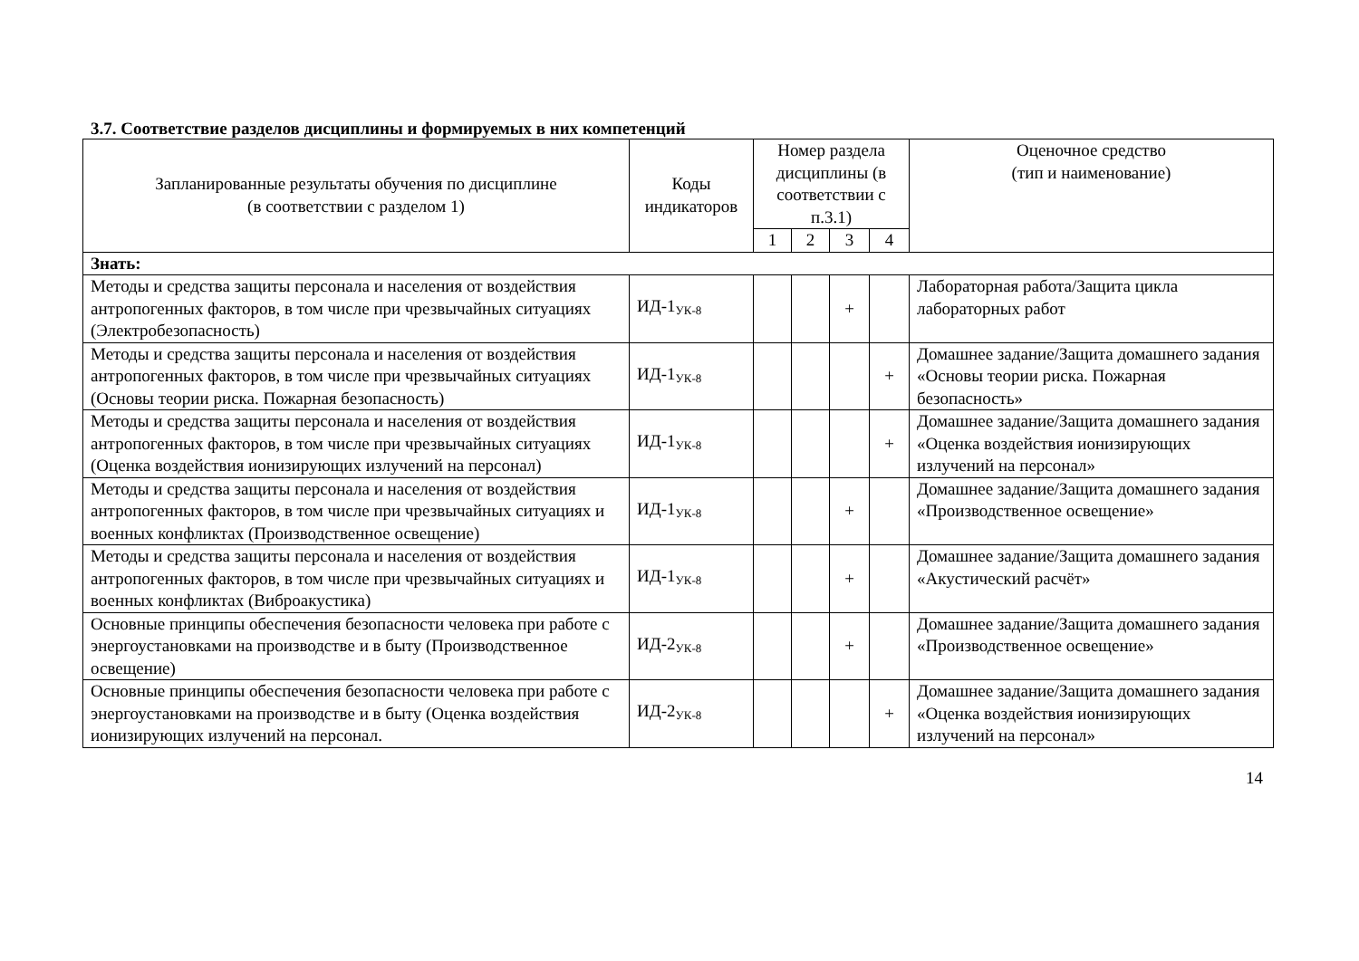3.7. Соответствие разделов дисциплины и формируемых в них компетенций
| Запланированные результаты обучения по дисциплине (в соответствии с разделом 1) | Коды индикаторов | Номер раздела дисциплины (в соответствии с п.3.1) | | | | Оценочное средство (тип и наименование) |
| --- | --- | --- | --- | --- | --- | --- |
| | | 1 | 2 | 3 | 4 | |
| Знать: | | | | | | |
| Методы и средства защиты персонала и населения от воздействия антропогенных факторов, в том числе при чрезвычайных ситуациях (Электробезопасность) | ИД-1<sub>УК-8</sub> | | | + | | Лабораторная работа/Защита цикла лабораторных работ |
| Методы и средства защиты персонала и населения от воздействия антропогенных факторов, в том числе при чрезвычайных ситуациях (Основы теории риска. Пожарная безопасность) | ИД-1<sub>УК-8</sub> | | | | + | Домашнее задание/Защита домашнего задания «Основы теории риска. Пожарная безопасность» |
| Методы и средства защиты персонала и населения от воздействия антропогенных факторов, в том числе при чрезвычайных ситуациях (Оценка воздействия ионизирующих излучений на персонал) | ИД-1<sub>УК-8</sub> | | | | + | Домашнее задание/Защита домашнего задания «Оценка воздействия ионизирующих излучений на персонал» |
| Методы и средства защиты персонала и населения от воздействия антропогенных факторов, в том числе при чрезвычайных ситуациях и военных конфликтах (Производственное освещение) | ИД-1<sub>УК-8</sub> | | | + | | Домашнее задание/Защита домашнего задания «Производственное освещение» |
| Методы и средства защиты персонала и населения от воздействия антропогенных факторов, в том числе при чрезвычайных ситуациях и военных конфликтах (Виброакустика) | ИД-1<sub>УК-8</sub> | | | + | | Домашнее задание/Защита домашнего задания «Акустический расчёт» |
| Основные принципы обеспечения безопасности человека при работе с энергоустановками на производстве и в быту (Производственное освещение) | ИД-2<sub>УК-8</sub> | | | + | | Домашнее задание/Защита домашнего задания «Производственное освещение» |
| Основные принципы обеспечения безопасности человека при работе с энергоустановками на производстве и в быту (Оценка воздействия ионизирующих излучений на персонал. | ИД-2<sub>УК-8</sub> | | | | + | Домашнее задание/Защита домашнего задания «Оценка воздействия ионизирующих излучений на персонал» |
14